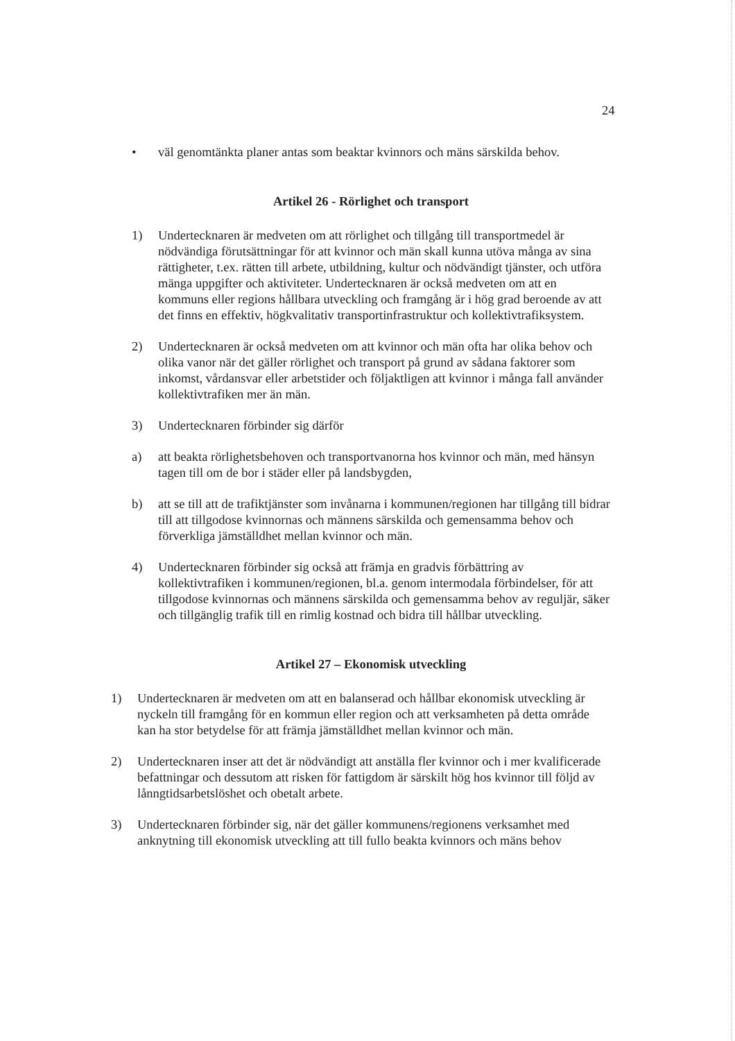24
• väl genomtänkta planer antas som beaktar kvinnors och mäns särskilda behov.
Artikel 26 - Rörlighet och transport
1) Undertecknaren är medveten om att rörlighet och tillgång till transportmedel är nödvändiga förutsättningar för att kvinnor och män skall kunna utöva många av sina rättigheter, t.ex. rätten till arbete, utbildning, kultur och nödvändigt tjänster, och utföra mänga uppgifter och aktiviteter. Undertecknaren är också medveten om att en kommuns eller regions hållbara utveckling och framgång är i hög grad beroende av att det finns en effektiv, högkvalitativ transportinfrastruktur och kollektivtrafiksystem.
2) Undertecknaren är också medveten om att kvinnor och män ofta har olika behov och olika vanor när det gäller rörlighet och transport på grund av sådana faktorer som inkomst, vårdansvar eller arbetstider och följaktligen att kvinnor i många fall använder kollektivtrafiken mer än män.
3) Undertecknaren förbinder sig därför
a) att beakta rörlighetsbehoven och transportvanorna hos kvinnor och män, med hänsyn tagen till om de bor i städer eller på landsbygden,
b) att se till att de trafiktjänster som invånarna i kommunen/regionen har tillgång till bidrar till att tillgodose kvinnornas och männens särskilda och gemensamma behov och förverkliga jämställdhet mellan kvinnor och män.
4) Undertecknaren förbinder sig också att främja en gradvis förbättring av kollektivtrafiken i kommunen/regionen, bl.a. genom intermodala förbindelser, för att tillgodose kvinnornas och männens särskilda och gemensamma behov av reguljär, säker och tillgänglig trafik till en rimlig kostnad och bidra till hållbar utveckling.
Artikel 27 – Ekonomisk utveckling
1) Undertecknaren är medveten om att en balanserad och hållbar ekonomisk utveckling är nyckeln till framgång för en kommun eller region och att verksamheten på detta område kan ha stor betydelse för att främja jämställdhet mellan kvinnor och män.
2) Undertecknaren inser att det är nödvändigt att anställa fler kvinnor och i mer kvalificerade befattningar och dessutom att risken för fattigdom är särskilt hög hos kvinnor till följd av lånngtidsarbetslöshet och obetalt arbete.
3) Undertecknaren förbinder sig, när det gäller kommunens/regionens verksamhet med anknytning till ekonomisk utveckling att till fullo beakta kvinnors och mäns behov